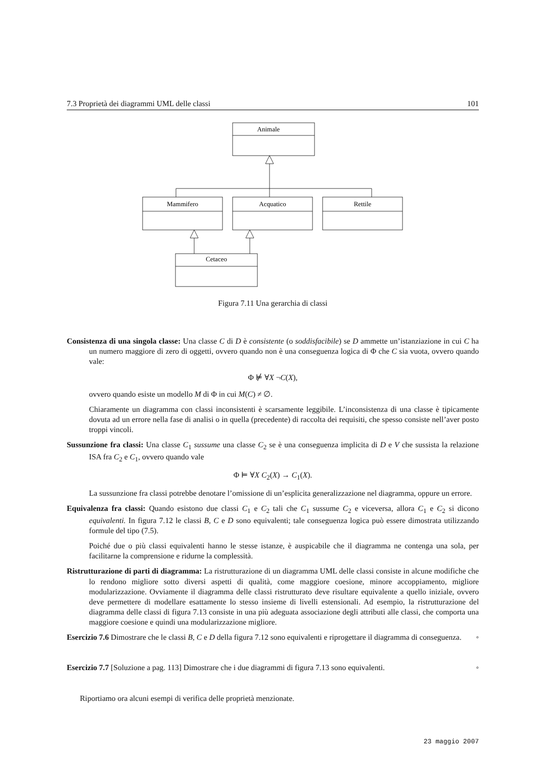7.3 Proprietà dei diagrammi UML delle classi 101
Animale
Mammifero
Acquatico
Rettile
Cetaceo
Figura 7.11 Una gerarchia di classi
Consistenza di una singola classe: Una classe C di D è consistente (o soddisfacibile) se D ammette un’istanziazione in cui C ha un numero maggiore di zero di oggetti, ovvero quando non è una conseguenza logica di Φ che C sia vuota, ovvero quando vale:
Φ ⊭ ∀X ¬C(X),
ovvero quando esiste un modello M di Φ in cui M(C) ≠ ∅.
Chiaramente un diagramma con classi inconsistenti è scarsamente leggibile. L’inconsistenza di una classe è tipicamente dovuta ad un errore nella fase di analisi o in quella (precedente) di raccolta dei requisiti, che spesso consiste nell’aver posto troppi vincoli.
Sussunzione fra classi: Una classe C<sub>1</sub> sussume una classe C<sub>2</sub> se è una conseguenza implicita di D e V che sussista la relazione ISA fra C<sub>2</sub> e C<sub>1</sub>, ovvero quando vale
Φ ⊨ ∀X C<sub>2</sub>(X) → C<sub>1</sub>(X).
La sussunzione fra classi potrebbe denotare l’omissione di un’esplicita generalizzazione nel diagramma, oppure un errore.
Equivalenza fra classi: Quando esistono due classi C<sub>1</sub> e C<sub>2</sub> tali che C<sub>1</sub> sussume C<sub>2</sub> e viceversa, allora C<sub>1</sub> e C<sub>2</sub> si dicono equivalenti. In figura 7.12 le classi B, C e D sono equivalenti; tale conseguenza logica può essere dimostrata utilizzando formule del tipo (7.5).
Poiché due o più classi equivalenti hanno le stesse istanze, è auspicabile che il diagramma ne contenga una sola, per facilitarne la comprensione e ridurne la complessità.
Ristrutturazione di parti di diagramma: La ristrutturazione di un diagramma UML delle classi consiste in alcune modifiche che lo rendono migliore sotto diversi aspetti di qualità, come maggiore coesione, minore accoppiamento, migliore modularizzazione. Ovviamente il diagramma delle classi ristrutturato deve risultare equivalente a quello iniziale, ovvero deve permettere di modellare esattamente lo stesso insieme di livelli estensionali. Ad esempio, la ristrutturazione del diagramma delle classi di figura 7.13 consiste in una più adeguata associazione degli attributi alle classi, che comporta una maggiore coesione e quindi una modularizzazione migliore.
Esercizio 7.6 Dimostrare che le classi B, C e D della figura 7.12 sono equivalenti e riprogettare il diagramma di conseguenza. ◦
Esercizio 7.7 [Soluzione a pag. 113] Dimostrare che i due diagrammi di figura 7.13 sono equivalenti. ◦
Riportiamo ora alcuni esempi di verifica delle proprietà menzionate.
23 maggio 2007